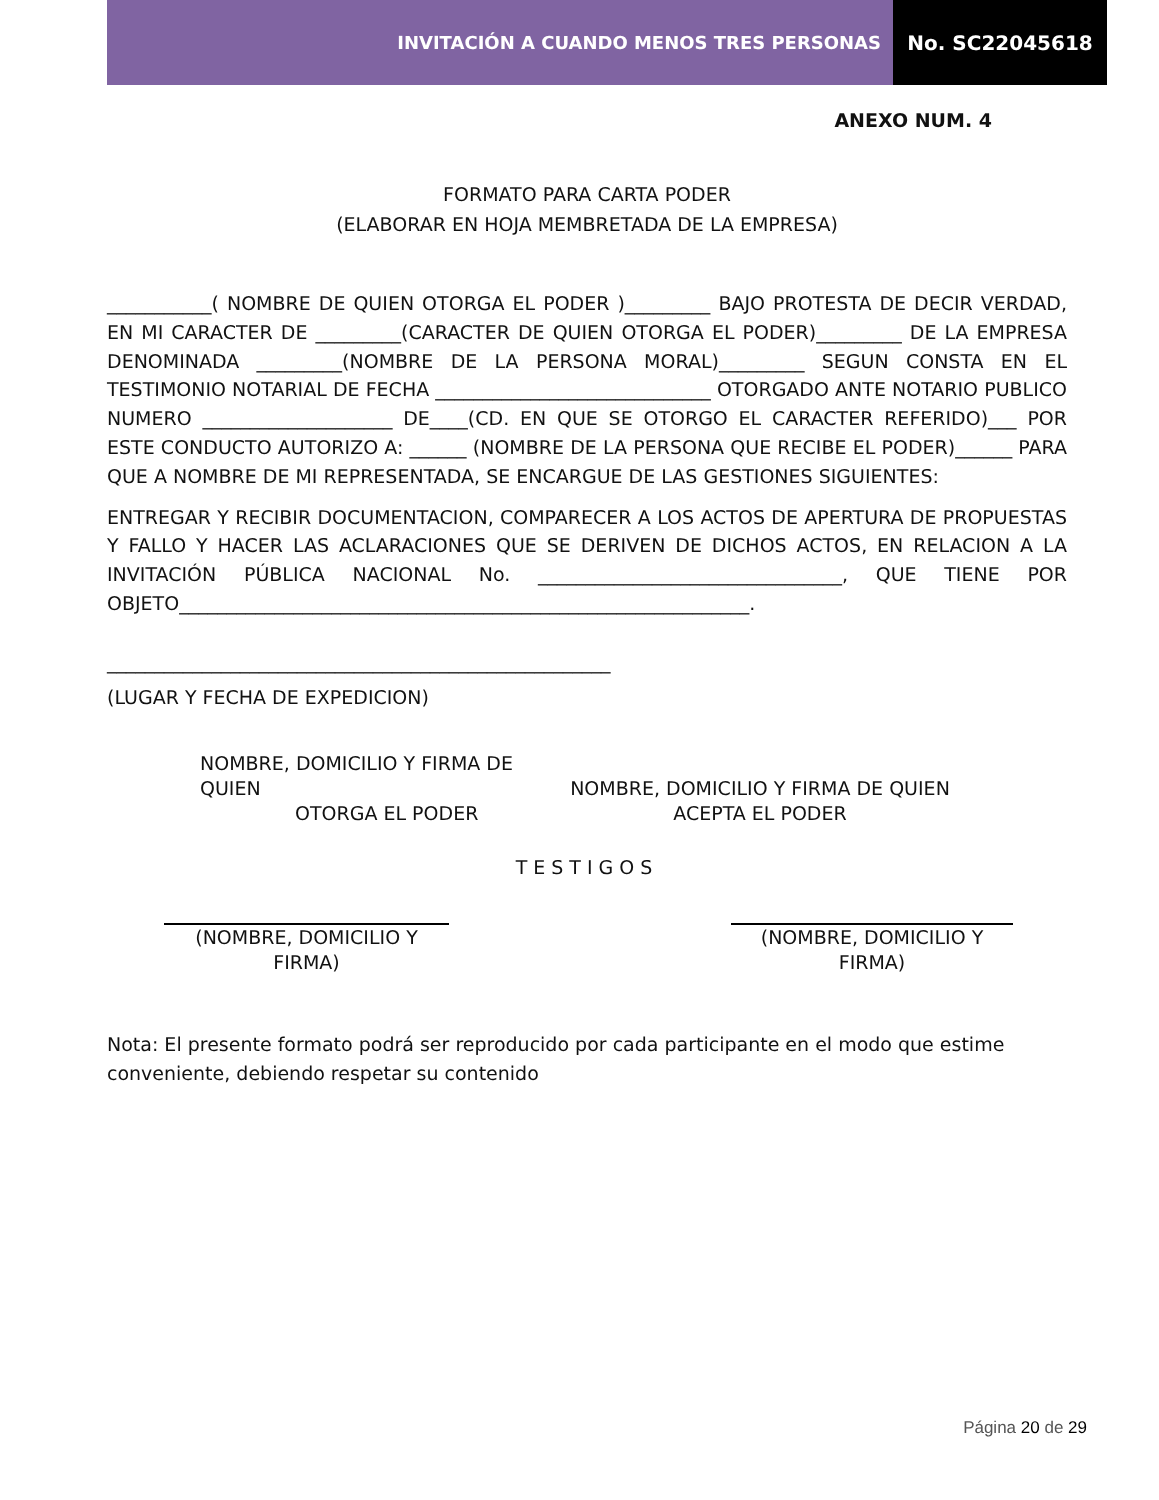INVITACIÓN A CUANDO MENOS TRES PERSONAS
No. SC22045618
ANEXO NUM. 4
FORMATO PARA CARTA PODER
(ELABORAR EN HOJA MEMBRETADA DE LA EMPRESA)
___________( NOMBRE DE QUIEN OTORGA EL PODER )_________ BAJO PROTESTA DE DECIR VERDAD, EN MI CARACTER DE _________(CARACTER DE QUIEN OTORGA EL PODER)_________ DE LA EMPRESA DENOMINADA _________(NOMBRE DE LA PERSONA MORAL)_________ SEGUN CONSTA EN EL TESTIMONIO NOTARIAL DE FECHA _____________________________ OTORGADO ANTE NOTARIO PUBLICO NUMERO ____________________ DE____(CD. EN QUE SE OTORGO EL CARACTER REFERIDO)___ POR ESTE CONDUCTO AUTORIZO A: ______ (NOMBRE DE LA PERSONA QUE RECIBE EL PODER)______ PARA QUE A NOMBRE DE MI REPRESENTADA, SE ENCARGUE DE LAS GESTIONES SIGUIENTES:
ENTREGAR Y RECIBIR DOCUMENTACION, COMPARECER A LOS ACTOS DE APERTURA DE PROPUESTAS Y FALLO Y HACER LAS ACLARACIONES QUE SE DERIVEN DE DICHOS ACTOS, EN RELACION A LA INVITACIÓN PÚBLICA NACIONAL No. ________________________________, QUE TIENE POR OBJETO____________________________________________________________.
_____________________________________________________
(LUGAR Y FECHA DE EXPEDICION)
NOMBRE, DOMICILIO Y FIRMA DE QUIEN
OTORGA EL PODER
NOMBRE, DOMICILIO Y FIRMA DE QUIEN
ACEPTA EL PODER
TESTIGOS
(NOMBRE, DOMICILIO Y
FIRMA)
(NOMBRE, DOMICILIO Y
FIRMA)
Nota: El presente formato podrá ser reproducido por cada participante en el modo que estime conveniente, debiendo respetar su contenido
Página 20 de 29